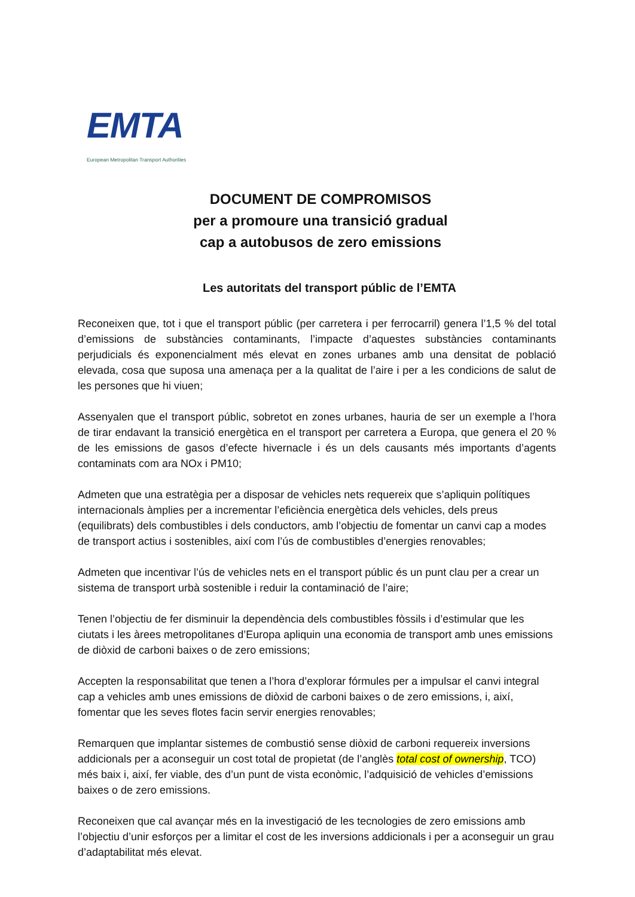EMTA
European Metropolitan Transport Authorities
DOCUMENT DE COMPROMISOS
per a promoure una transició gradual
cap a autobusos de zero emissions
Les autoritats del transport públic de l’EMTA
Reconeixen que, tot i que el transport públic (per carretera i per ferrocarril) genera l’1,5 % del total d’emissions de substàncies contaminants, l’impacte d’aquestes substàncies contaminants perjudicials és exponencialment més elevat en zones urbanes amb una densitat de població elevada, cosa que suposa una amenaça per a la qualitat de l’aire i per a les condicions de salut de les persones que hi viuen;
Assenyalen que el transport públic, sobretot en zones urbanes, hauria de ser un exemple a l’hora de tirar endavant la transició energètica en el transport per carretera a Europa, que genera el 20 % de les emissions de gasos d’efecte hivernacle i és un dels causants més importants d’agents contaminats com ara NOx i PM10;
Admeten que una estratègia per a disposar de vehicles nets requereix que s’apliquin polítiques internacionals àmplies per a incrementar l’eficiència energètica dels vehicles, dels preus (equilibrats) dels combustibles i dels conductors, amb l’objectiu de fomentar un canvi cap a modes de transport actius i sostenibles, així com l’ús de combustibles d’energies renovables;
Admeten que incentivar l’ús de vehicles nets en el transport públic és un punt clau per a crear un sistema de transport urbà sostenible i reduir la contaminació de l’aire;
Tenen l’objectiu de fer disminuir la dependència dels combustibles fòssils i d’estimular que les ciutats i les àrees metropolitanes d’Europa apliquin una economia de transport amb unes emissions de diòxid de carboni baixes o de zero emissions;
Accepten la responsabilitat que tenen a l’hora d’explorar fórmules per a impulsar el canvi integral cap a vehicles amb unes emissions de diòxid de carboni baixes o de zero emissions, i, així, fomentar que les seves flotes facin servir energies renovables;
Remarquen que implantar sistemes de combustió sense diòxid de carboni requereix inversions addicionals per a aconseguir un cost total de propietat (de l’anglès total cost of ownership, TCO) més baix i, així, fer viable, des d’un punt de vista econòmic, l’adquisició de vehicles d’emissions baixes o de zero emissions.
Reconeixen que cal avançar més en la investigació de les tecnologies de zero emissions amb l’objectiu d’unir esforços per a limitar el cost de les inversions addicionals i per a aconseguir un grau d’adaptabilitat més elevat.